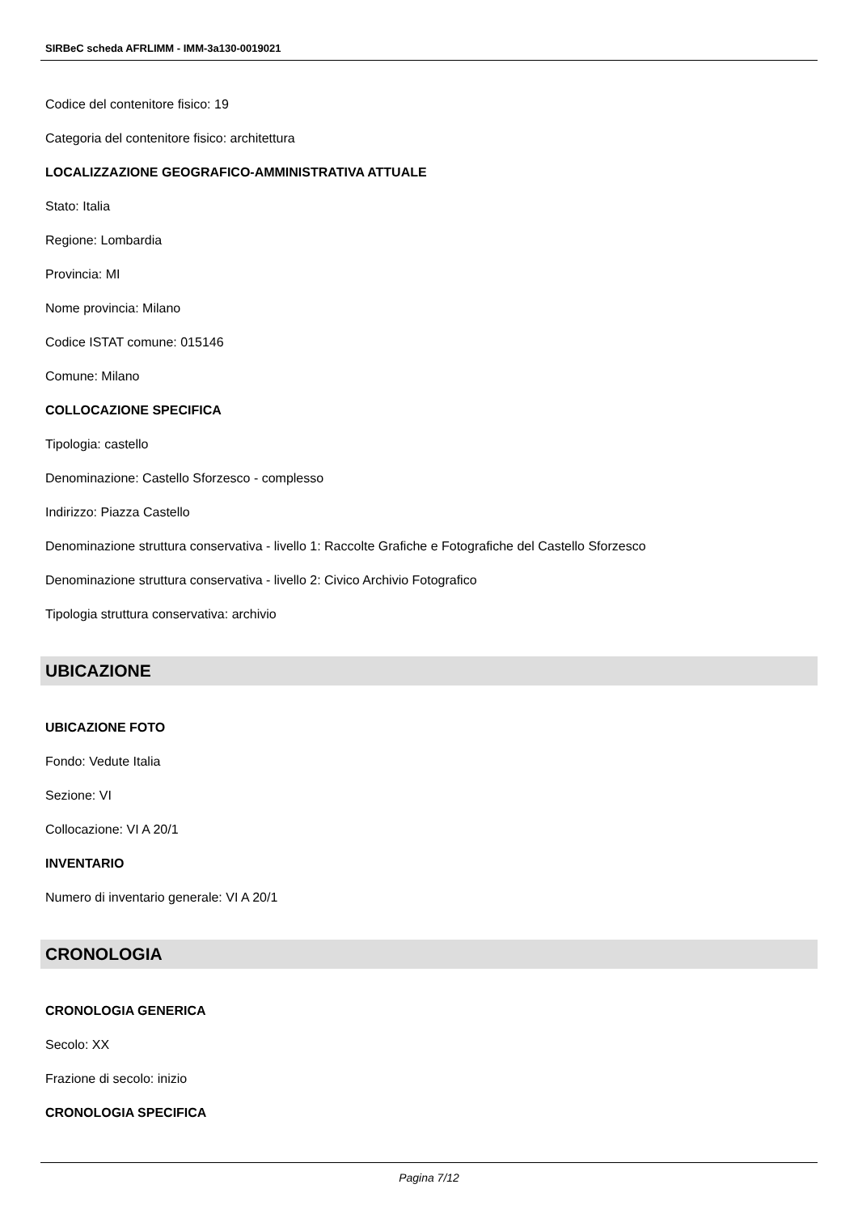SIRBeC scheda AFRLIMM - IMM-3a130-0019021
Codice del contenitore fisico: 19
Categoria del contenitore fisico: architettura
LOCALIZZAZIONE GEOGRAFICO-AMMINISTRATIVA ATTUALE
Stato: Italia
Regione: Lombardia
Provincia: MI
Nome provincia: Milano
Codice ISTAT comune: 015146
Comune: Milano
COLLOCAZIONE SPECIFICA
Tipologia: castello
Denominazione: Castello Sforzesco - complesso
Indirizzo: Piazza Castello
Denominazione struttura conservativa - livello 1: Raccolte Grafiche e Fotografiche del Castello Sforzesco
Denominazione struttura conservativa - livello 2: Civico Archivio Fotografico
Tipologia struttura conservativa: archivio
UBICAZIONE
UBICAZIONE FOTO
Fondo: Vedute Italia
Sezione: VI
Collocazione: VI A 20/1
INVENTARIO
Numero di inventario generale: VI A 20/1
CRONOLOGIA
CRONOLOGIA GENERICA
Secolo: XX
Frazione di secolo: inizio
CRONOLOGIA SPECIFICA
Pagina 7/12